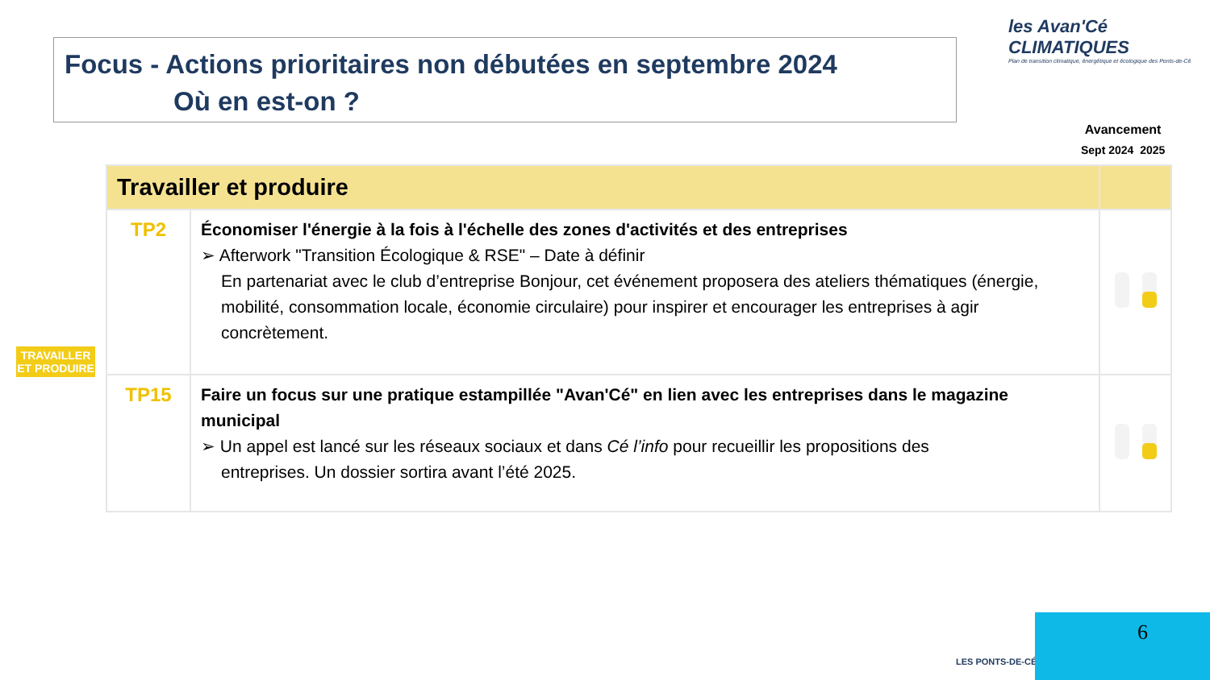Focus - Actions prioritaires non débutées en septembre 2024
Où en est-on ?
les Avan'Cé
CLIMATIQUES
Plan de transition climatique, énergétique et écologique des Ponts-de-Cé
Avancement
Sept 2024 2025
TRAVAILLER
ET PRODUIRE
| Travailler et produire | | |
| --- | --- | --- |
| TP2 | Économiser l'énergie à la fois à l'échelle des zones d'activités et des entreprises ➢ Afterwork "Transition Écologique & RSE" – Date à définir En partenariat avec le club d’entreprise Bonjour, cet événement proposera des ateliers thématiques (énergie, mobilité, consommation locale, économie circulaire) pour inspirer et encourager les entreprises à agir concrètement. | |
| TP15 | Faire un focus sur une pratique estampillée "Avan'Cé" en lien avec les entreprises dans le magazine municipal ➢ Un appel est lancé sur les réseaux sociaux et dans Cé l’info pour recueillir les propositions des entreprises. Un dossier sortira avant l’été 2025. | |
LES PONTS-DE-CÉ
6